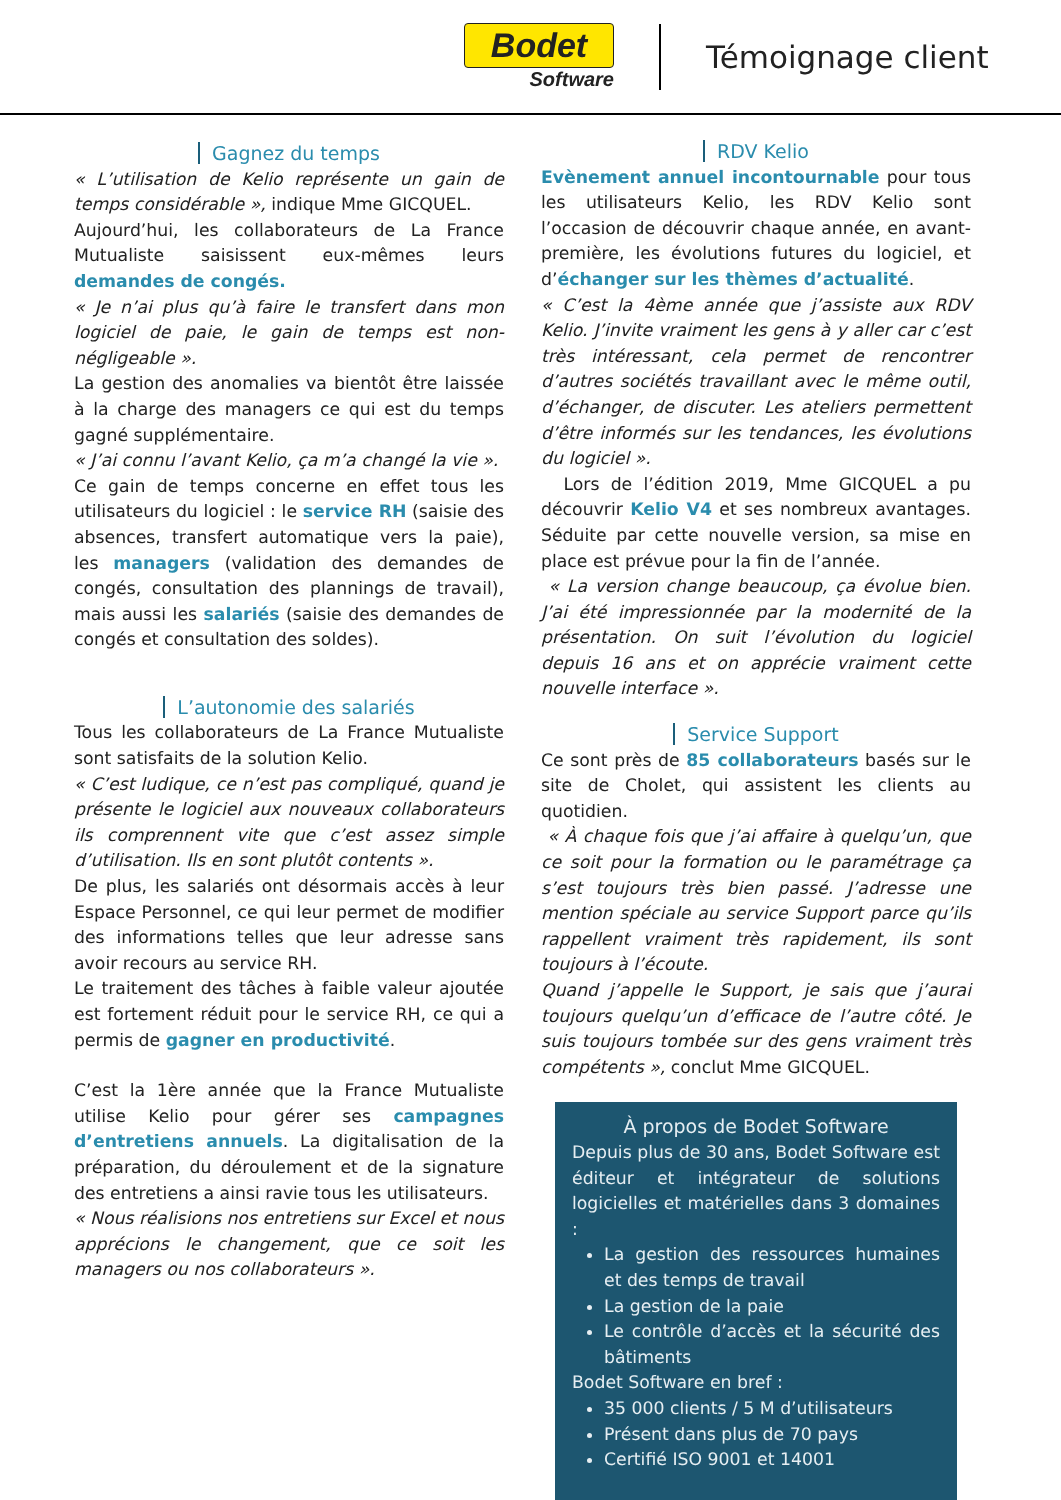Bodet
Software
Témoignage client
Gagnez du temps
« L’utilisation de Kelio représente un gain de temps considérable », indique Mme GICQUEL.
Aujourd’hui, les collaborateurs de La France Mutualiste saisissent eux-mêmes leurs demandes de congés.
« Je n’ai plus qu’à faire le transfert dans mon logiciel de paie, le gain de temps est non-négligeable ».
La gestion des anomalies va bientôt être laissée à la charge des managers ce qui est du temps gagné supplémentaire.
« J’ai connu l’avant Kelio, ça m’a changé la vie ».
Ce gain de temps concerne en effet tous les utilisateurs du logiciel : le service RH (saisie des absences, transfert automatique vers la paie), les managers (validation des demandes de congés, consultation des plannings de travail), mais aussi les salariés (saisie des demandes de congés et consultation des soldes).
L’autonomie des salariés
Tous les collaborateurs de La France Mutualiste sont satisfaits de la solution Kelio.
« C’est ludique, ce n’est pas compliqué, quand je présente le logiciel aux nouveaux collaborateurs ils comprennent vite que c’est assez simple d’utilisation. Ils en sont plutôt contents ».
De plus, les salariés ont désormais accès à leur Espace Personnel, ce qui leur permet de modifier des informations telles que leur adresse sans avoir recours au service RH.
Le traitement des tâches à faible valeur ajoutée est fortement réduit pour le service RH, ce qui a permis de gagner en productivité.
C’est la 1ère année que la France Mutualiste utilise Kelio pour gérer ses campagnes d’entretiens annuels. La digitalisation de la préparation, du déroulement et de la signature des entretiens a ainsi ravie tous les utilisateurs.
« Nous réalisions nos entretiens sur Excel et nous apprécions le changement, que ce soit les managers ou nos collaborateurs ».
RDV Kelio
Evènement annuel incontournable pour tous les utilisateurs Kelio, les RDV Kelio sont l’occasion de découvrir chaque année, en avant-première, les évolutions futures du logiciel, et d’échanger sur les thèmes d’actualité.
« C’est la 4ème année que j’assiste aux RDV Kelio. J’invite vraiment les gens à y aller car c’est très intéressant, cela permet de rencontrer d’autres sociétés travaillant avec le même outil, d’échanger, de discuter. Les ateliers permettent d’être informés sur les tendances, les évolutions du logiciel ».
Lors de l’édition 2019, Mme GICQUEL a pu découvrir Kelio V4 et ses nombreux avantages. Séduite par cette nouvelle version, sa mise en place est prévue pour la fin de l’année.
« La version change beaucoup, ça évolue bien. J’ai été impressionnée par la modernité de la présentation. On suit l’évolution du logiciel depuis 16 ans et on apprécie vraiment cette nouvelle interface ».
Service Support
Ce sont près de 85 collaborateurs basés sur le site de Cholet, qui assistent les clients au quotidien.
« À chaque fois que j’ai affaire à quelqu’un, que ce soit pour la formation ou le paramétrage ça s’est toujours très bien passé. J’adresse une mention spéciale au service Support parce qu’ils rappellent vraiment très rapidement, ils sont toujours à l’écoute.
Quand j’appelle le Support, je sais que j’aurai toujours quelqu’un d’efficace de l’autre côté. Je suis toujours tombée sur des gens vraiment très compétents », conclut Mme GICQUEL.
À propos de Bodet Software
Depuis plus de 30 ans, Bodet Software est éditeur et intégrateur de solutions logicielles et matérielles dans 3 domaines :
La gestion des ressources humaines et des temps de travail
La gestion de la paie
Le contrôle d’accès et la sécurité des bâtiments
Bodet Software en bref :
35 000 clients / 5 M d’utilisateurs
Présent dans plus de 70 pays
Certifié ISO 9001 et 14001